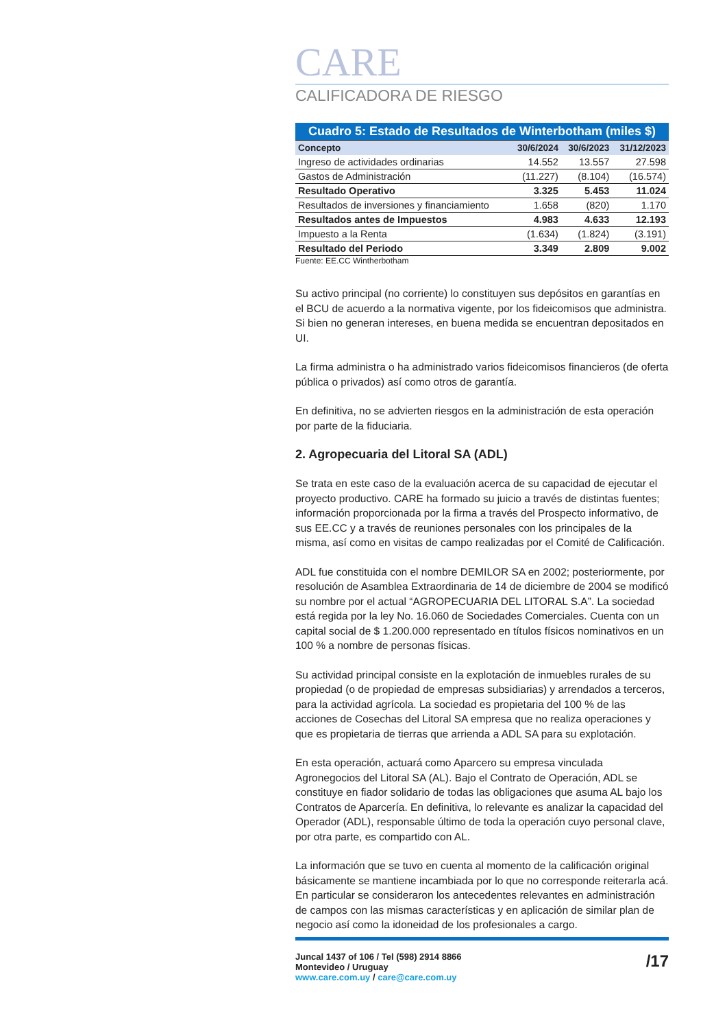CARE
CALIFICADORA DE RIESGO
| Cuadro 5: Estado de Resultados de Winterbotham (miles $) | | | |
| Concepto | 30/6/2024 | 30/6/2023 | 31/12/2023 |
| Ingreso de actividades ordinarias | 14.552 | 13.557 | 27.598 |
| Gastos de Administración | (11.227) | (8.104) | (16.574) |
| Resultado Operativo | 3.325 | 5.453 | 11.024 |
| Resultados de inversiones y financiamiento | 1.658 | (820) | 1.170 |
| Resultados antes de Impuestos | 4.983 | 4.633 | 12.193 |
| Impuesto a la Renta | (1.634) | (1.824) | (3.191) |
| Resultado del Periodo | 3.349 | 2.809 | 9.002 |
Fuente: EE.CC Wintherbotham
Su activo principal (no corriente) lo constituyen sus depósitos en garantías en el BCU de acuerdo a la normativa vigente, por los fideicomisos que administra. Si bien no generan intereses, en buena medida se encuentran depositados en UI.
La firma administra o ha administrado varios fideicomisos financieros (de oferta pública o privados) así como otros de garantía.
En definitiva, no se advierten riesgos en la administración de esta operación por parte de la fiduciaria.
2. Agropecuaria del Litoral SA (ADL)
Se trata en este caso de la evaluación acerca de su capacidad de ejecutar el proyecto productivo. CARE ha formado su juicio a través de distintas fuentes; información proporcionada por la firma a través del Prospecto informativo, de sus EE.CC y a través de reuniones personales con los principales de la misma, así como en visitas de campo realizadas por el Comité de Calificación.
ADL fue constituida con el nombre DEMILOR SA en 2002; posteriormente, por resolución de Asamblea Extraordinaria de 14 de diciembre de 2004 se modificó su nombre por el actual “AGROPECUARIA DEL LITORAL S.A”. La sociedad está regida por la ley No. 16.060 de Sociedades Comerciales. Cuenta con un capital social de $ 1.200.000 representado en títulos físicos nominativos en un 100 % a nombre de personas físicas.
Su actividad principal consiste en la explotación de inmuebles rurales de su propiedad (o de propiedad de empresas subsidiarias) y arrendados a terceros, para la actividad agrícola. La sociedad es propietaria del 100 % de las acciones de Cosechas del Litoral SA empresa que no realiza operaciones y que es propietaria de tierras que arrienda a ADL SA para su explotación.
En esta operación, actuará como Aparcero su empresa vinculada Agronegocios del Litoral SA (AL). Bajo el Contrato de Operación, ADL se constituye en fiador solidario de todas las obligaciones que asuma AL bajo los Contratos de Aparcería. En definitiva, lo relevante es analizar la capacidad del Operador (ADL), responsable último de toda la operación cuyo personal clave, por otra parte, es compartido con AL.
La información que se tuvo en cuenta al momento de la calificación original básicamente se mantiene incambiada por lo que no corresponde reiterarla acá. En particular se consideraron los antecedentes relevantes en administración de campos con las mismas características y en aplicación de similar plan de negocio así como la idoneidad de los profesionales a cargo.
Juncal 1437 of 106 / Tel (598) 2914 8866
Montevideo / Uruguay
www.care.com.uy / care@care.com.uy
/17